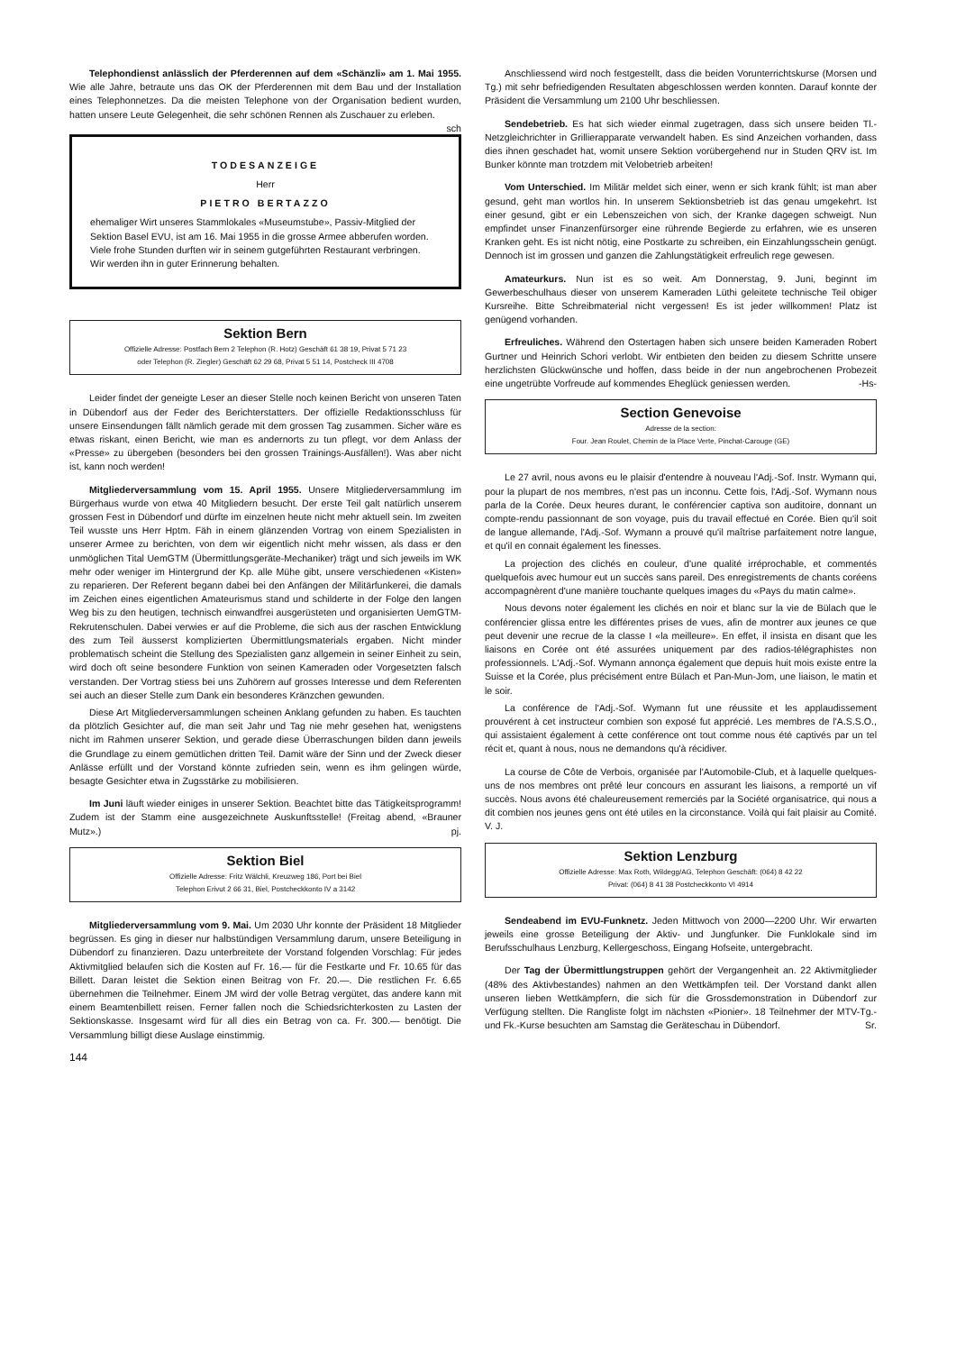Telephondienst anlässlich der Pferderennen auf dem «Schänzli» am 1. Mai 1955. Wie alle Jahre, betraute uns das OK der Pferderennen mit dem Bau und der Installation eines Telephonnetzes. Da die meisten Telephone von der Organisation bedient wurden, hatten unsere Leute Gelegenheit, die sehr schönen Rennen als Zuschauer zu erleben. sch
TODESANZEIGE
Herr
PIETRO BERTAZZO
ehemaliger Wirt unseres Stammlokales «Museumstube», Passiv-Mitglied der Sektion Basel EVU, ist am 16. Mai 1955 in die grosse Armee abberufen worden.
Viele frohe Stunden durften wir in seinem gutgeführten Restaurant verbringen.
Wir werden ihn in guter Erinnerung behalten.
Sektion Bern
Offizielle Adresse: Postfach Bern 2 Telephon (R. Hotz) Geschäft 61 38 19, Privat 5 71 23
oder Telephon (R. Ziegler) Geschäft 62 29 68, Privat 5 51 14, Postcheck III 4708
Leider findet der geneigte Leser an dieser Stelle noch keinen Bericht von unseren Taten in Dübendorf aus der Feder des Berichterstatters. Der offizielle Redaktionsschluss für unsere Einsendungen fällt nämlich gerade mit dem grossen Tag zusammen. Sicher wäre es etwas riskant, einen Bericht, wie man es andernorts zu tun pflegt, vor dem Anlass der «Presse» zu übergeben (besonders bei den grossen Trainings-Ausfällen!). Was aber nicht ist, kann noch werden!
Mitgliederversammlung vom 15. April 1955. Unsere Mitgliederversammlung im Bürgerhaus wurde von etwa 40 Mitgliedern besucht. Der erste Teil galt natürlich unserem grossen Fest in Dübendorf und dürfte im einzelnen heute nicht mehr aktuell sein. Im zweiten Teil wusste uns Herr Hptm. Fäh in einem glänzenden Vortrag von einem Spezialisten in unserer Armee zu berichten, von dem wir eigentlich nicht mehr wissen, als dass er den unmöglichen Tital UemGTM (Übermittlungsgeräte-Mechaniker) trägt und sich jeweils im WK mehr oder weniger im Hintergrund der Kp. alle Mühe gibt, unsere verschiedenen «Kisten» zu reparieren. Der Referent begann dabei bei den Anfängen der Militärfunkerei, die damals im Zeichen eines eigentlichen Amateurismus stand und schilderte in der Folge den langen Weg bis zu den heutigen, technisch einwandfrei ausgerüsteten und organisierten UemGTM-Rekrutenschulen. Dabei verwies er auf die Probleme, die sich aus der raschen Entwicklung des zum Teil äusserst komplizierten Übermittlungsmaterials ergaben. Nicht minder problematisch scheint die Stellung des Spezialisten ganz allgemein in seiner Einheit zu sein, wird doch oft seine besondere Funktion von seinen Kameraden oder Vorgesetzten falsch verstanden. Der Vortrag stiess bei uns Zuhörern auf grosses Interesse und dem Referenten sei auch an dieser Stelle zum Dank ein besonderes Kränzchen gewunden.
Diese Art Mitgliederversammlungen scheinen Anklang gefunden zu haben. Es tauchten da plötzlich Gesichter auf, die man seit Jahr und Tag nie mehr gesehen hat, wenigstens nicht im Rahmen unserer Sektion, und gerade diese Überraschungen bilden dann jeweils die Grundlage zu einem gemütlichen dritten Teil. Damit wäre der Sinn und der Zweck dieser Anlässe erfüllt und der Vorstand könnte zufrieden sein, wenn es ihm gelingen würde, besagte Gesichter etwa in Zugsstärke zu mobilisieren.
Im Juni läuft wieder einiges in unserer Sektion. Beachtet bitte das Tätigkeitsprogramm! Zudem ist der Stamm eine ausgezeichnete Auskunftsstelle! (Freitag abend, «Brauner Mutz».) pj.
Sektion Biel
Offizielle Adresse: Fritz Wälchli, Kreuzweg 186, Port bei Biel
Telephon Erivut 2 66 31, Biel, Postcheckkonto IV a 3142
Mitgliederversammlung vom 9. Mai. Um 2030 Uhr konnte der Präsident 18 Mitglieder begrüssen. Es ging in dieser nur halbstündigen Versammlung darum, unsere Beteiligung in Dübendorf zu finanzieren. Dazu unterbreitete der Vorstand folgenden Vorschlag: Für jedes Aktivmitglied belaufen sich die Kosten auf Fr. 16.— für die Festkarte und Fr. 10.65 für das Billett. Daran leistet die Sektion einen Beitrag von Fr. 20.—. Die restlichen Fr. 6.65 übernehmen die Teilnehmer. Einem JM wird der volle Betrag vergütet, das andere kann mit einem Beamtenbillett reisen. Ferner fallen noch die Schiedsrichterkosten zu Lasten der Sektionskasse. Insgesamt wird für all dies ein Betrag von ca. Fr. 300.— benötigt. Die Versammlung billigt diese Auslage einstimmig.
144
Anschliessend wird noch festgestellt, dass die beiden Vorunterrichtskurse (Morsen und Tg.) mit sehr befriedigenden Resultaten abgeschlossen werden konnten. Darauf konnte der Präsident die Versammlung um 2100 Uhr beschliessen.
Sendebetrieb. Es hat sich wieder einmal zugetragen, dass sich unsere beiden Tl.-Netzgleichrichter in Grillierapparate verwandelt haben. Es sind Anzeichen vorhanden, dass dies ihnen geschadet hat, womit unsere Sektion vorübergehend nur in Studen QRV ist. Im Bunker könnte man trotzdem mit Velobetrieb arbeiten!
Vom Unterschied. Im Militär meldet sich einer, wenn er sich krank fühlt; ist man aber gesund, geht man wortlos hin. In unserem Sektionsbetrieb ist das genau umgekehrt. Ist einer gesund, gibt er ein Lebenszeichen von sich, der Kranke dagegen schweigt. Nun empfindet unser Finanzenfürsorger eine rührende Begierde zu erfahren, wie es unseren Kranken geht. Es ist nicht nötig, eine Postkarte zu schreiben, ein Einzahlungsschein genügt. Dennoch ist im grossen und ganzen die Zahlungstätigkeit erfreulich rege gewesen.
Amateurkurs. Nun ist es so weit. Am Donnerstag, 9. Juni, beginnt im Gewerbeschulhaus dieser von unserem Kameraden Lüthi geleitete technische Teil obiger Kursreihe. Bitte Schreibmaterial nicht vergessen! Es ist jeder willkommen! Platz ist genügend vorhanden.
Erfreuliches. Während den Ostertagen haben sich unsere beiden Kameraden Robert Gurtner und Heinrich Schori verlobt. Wir entbieten den beiden zu diesem Schritte unsere herzlichsten Glückwünsche und hoffen, dass beide in der nun angebrochenen Probezeit eine ungetrübte Vorfreude auf kommendes Eheglück geniessen werden. -Hs-
Section Genevoise
Adresse de la section:
Four. Jean Roulet, Chemin de la Place Verte, Pinchat-Carouge (GE)
Le 27 avril, nous avons eu le plaisir d'entendre à nouveau l'Adj.-Sof. Instr. Wymann qui, pour la plupart de nos membres, n'est pas un inconnu. Cette fois, l'Adj.-Sof. Wymann nous parla de la Corée. Deux heures durant, le conférencier captiva son auditoire, donnant un compte-rendu passionnant de son voyage, puis du travail effectué en Corée. Bien qu'il soit de langue allemande, l'Adj.-Sof. Wymann a prouvé qu'il maîtrise parfaitement notre langue, et qu'il en connait également les finesses.
La projection des clichés en couleur, d'une qualité irréprochable, et commentés quelquefois avec humour eut un succès sans pareil. Des enregistrements de chants coréens accompagnèrent d'une manière touchante quelques images du «Pays du matin calme».
Nous devons noter également les clichés en noir et blanc sur la vie de Bülach que le conférencier glissa entre les différentes prises de vues, afin de montrer aux jeunes ce que peut devenir une recrue de la classe I «la meilleure». En effet, il insista en disant que les liaisons en Corée ont été assurées uniquement par des radios-télégraphistes non professionnels. L'Adj.-Sof. Wymann annonça également que depuis huit mois existe entre la Suisse et la Corée, plus précisément entre Bülach et Pan-Mun-Jom, une liaison, le matin et le soir.
La conférence de l'Adj.-Sof. Wymann fut une réussite et les applaudissement prouvérent à cet instructeur combien son exposé fut apprécié. Les membres de l'A.S.S.O., qui assistaient également à cette conférence ont tout comme nous été captivés par un tel récit et, quant à nous, nous ne demandons qu'à récidiver.
La course de Côte de Verbois, organisée par l'Automobile-Club, et à laquelle quelques-uns de nos membres ont prêté leur concours en assurant les liaisons, a remporté un vif succès. Nous avons été chaleureusement remerciés par la Société organisatrice, qui nous a dit combien nos jeunes gens ont été utiles en la circonstance. Voilà qui fait plaisir au Comité. V. J.
Sektion Lenzburg
Offizielle Adresse: Max Roth, Wildegg/AG, Telephon Geschäft: (064) 8 42 22
Privat: (064) 8 41 38 Postcheckkonto VI 4914
Sendeabend im EVU-Funknetz. Jeden Mittwoch von 2000—2200 Uhr. Wir erwarten jeweils eine grosse Beteiligung der Aktiv- und Jungfunker. Die Funklokale sind im Berufsschulhaus Lenzburg, Kellergeschoss, Eingang Hofseite, untergebracht.
Der Tag der Übermittlungstruppen gehört der Vergangenheit an. 22 Aktivmitglieder (48% des Aktivbestandes) nahmen an den Wettkämpfen teil. Der Vorstand dankt allen unseren lieben Wettkämpfern, die sich für die Grossdemonstration in Dübendorf zur Verfügung stellten. Die Rangliste folgt im nächsten «Pionier». 18 Teilnehmer der MTV-Tg.- und Fk.-Kurse besuchten am Samstag die Geräteschau in Dübendorf. Sr.